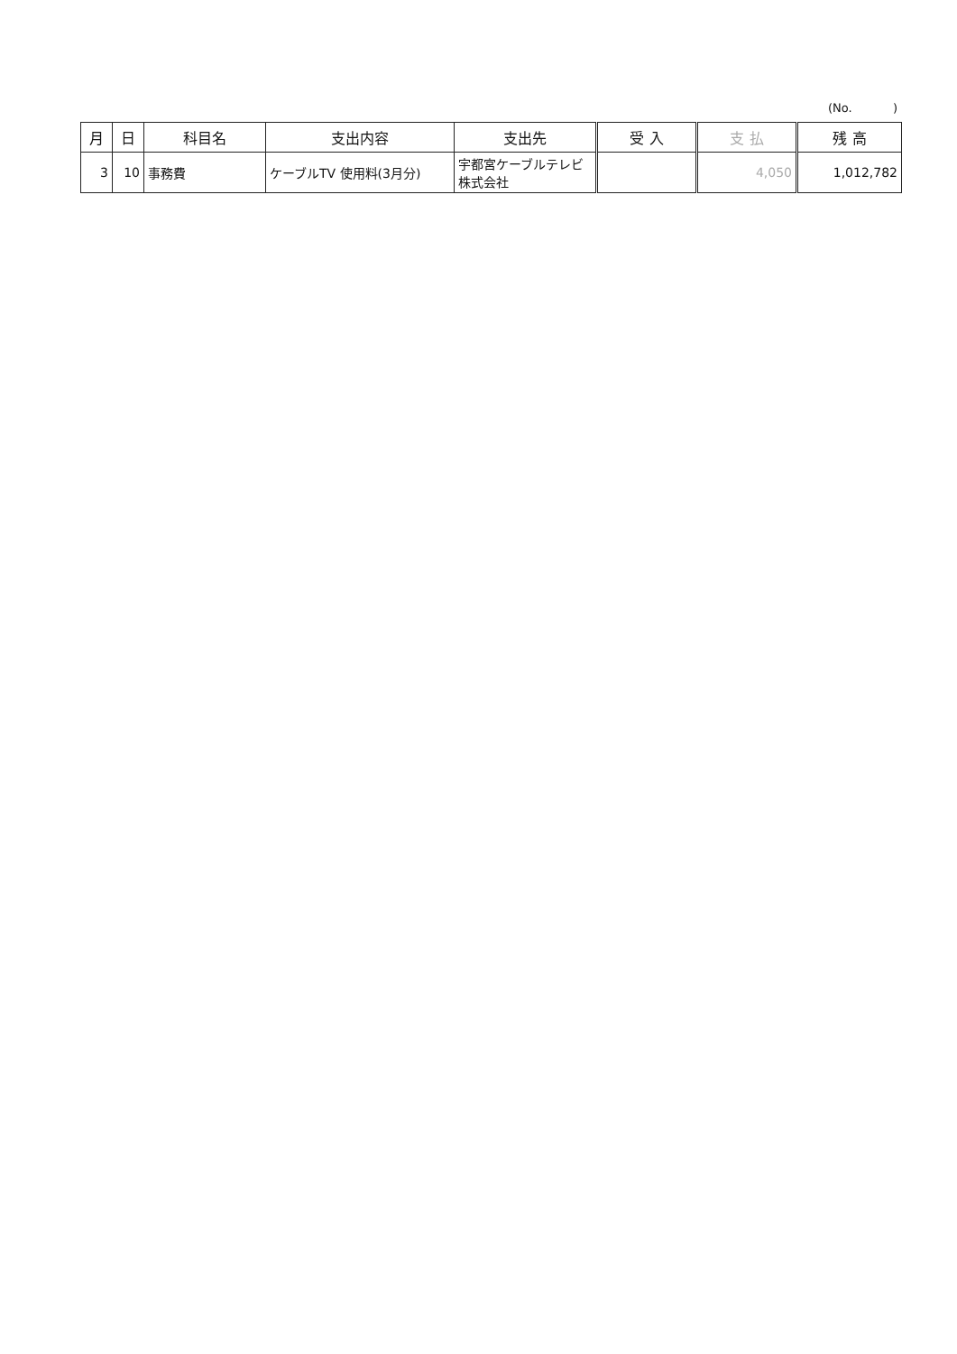(No. )
| 月 | 日 | 科目名 | 支出内容 | 支出先 | 受 入 | 支 払 | 残 高 |
| --- | --- | --- | --- | --- | --- | --- | --- |
| 3 | 10 | 事務費 | ケーブルTV 使用料(3月分) | 宇都宮ケーブルテレビ 株式会社 | | 4,050 | 1,012,782 |